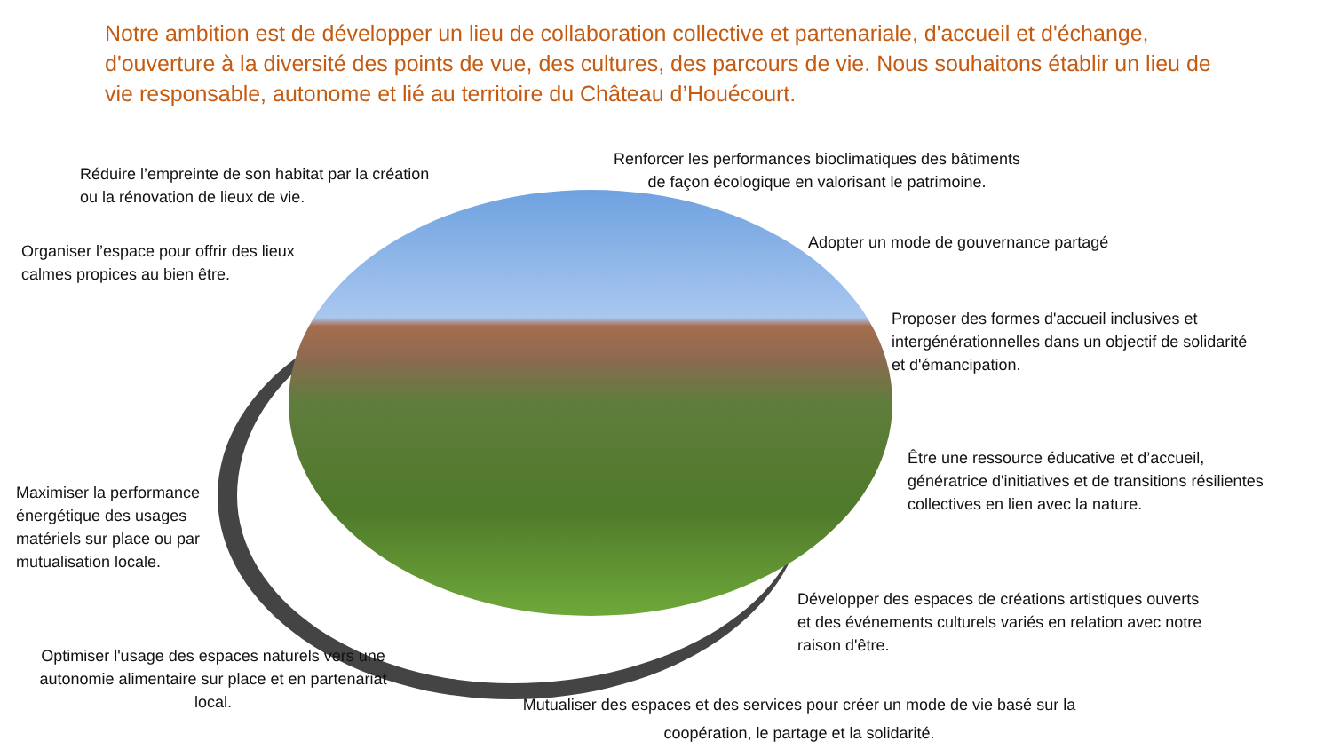Notre ambition est de développer un lieu de collaboration collective et partenariale, d'accueil et d'échange, d'ouverture à la diversité des points de vue, des cultures, des parcours de vie. Nous souhaitons établir un lieu de vie responsable, autonome et lié au territoire du Château d’Houécourt.
Réduire l’empreinte de son habitat par la création
ou la rénovation de lieux de vie.
Renforcer les performances bioclimatiques des bâtiments
de façon écologique en valorisant le patrimoine.
Organiser l’espace pour offrir des lieux
calmes propices au bien être.
Adopter un mode de gouvernance partagé
Proposer des formes d'accueil inclusives et
intergénérationnelles dans un objectif de solidarité
et d'émancipation.
Être une ressource éducative et d’accueil,
génératrice d'initiatives et de transitions résilientes
collectives en lien avec la nature.
Maximiser la performance
énergétique des usages
matériels sur place ou par
mutualisation locale.
Développer des espaces de créations artistiques ouverts
et des événements culturels variés en relation avec notre
raison d'être.
Optimiser l'usage des espaces naturels vers une autonomie alimentaire sur place et en partenariat local.
Mutualiser des espaces et des services pour créer un mode de vie basé sur la coopération, le partage et la solidarité.